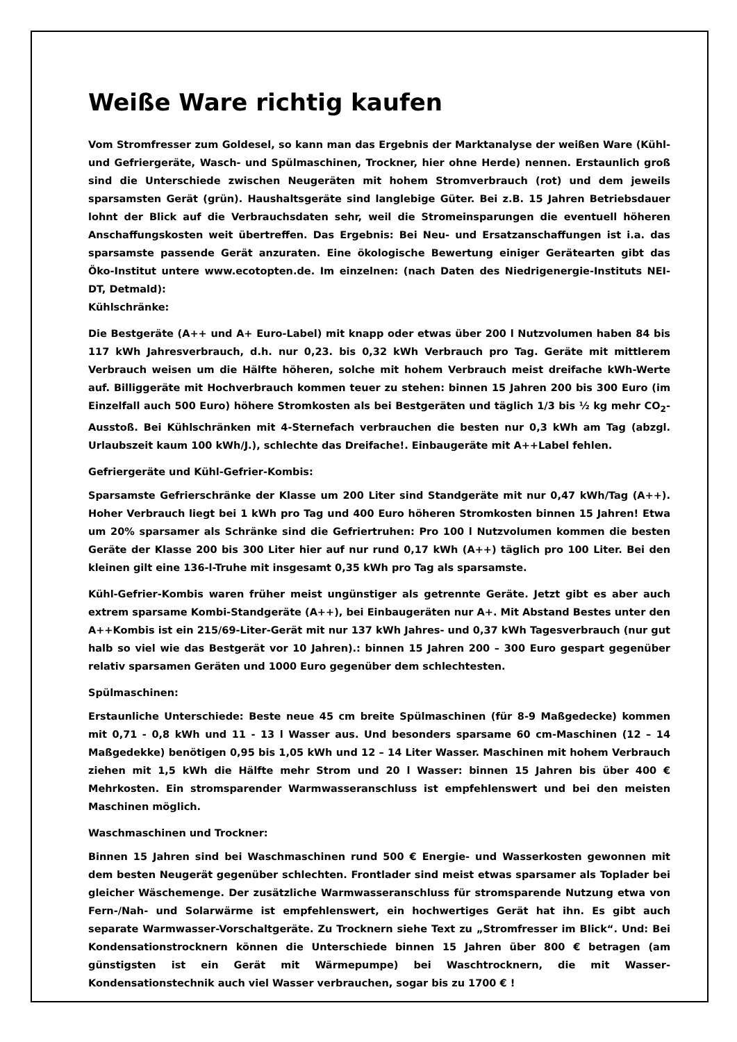Weiße Ware richtig kaufen
Vom Stromfresser zum Goldesel, so kann man das Ergebnis der Marktanalyse der weißen Ware (Kühl- und Gefriergeräte, Wasch- und Spülmaschinen, Trockner, hier ohne Herde) nennen. Erstaunlich groß sind die Unterschiede zwischen Neugeräten mit hohem Stromverbrauch (rot) und dem jeweils sparsamsten Gerät (grün). Haushaltsgeräte sind langlebige Güter. Bei z.B. 15 Jahren Betriebsdauer lohnt der Blick auf die Verbrauchsdaten sehr, weil die Stromeinsparungen die eventuell höheren Anschaffungskosten weit übertreffen. Das Ergebnis: Bei Neu- und Ersatzanschaffungen ist i.a. das sparsamste passende Gerät anzuraten. Eine ökologische Bewertung einiger Gerätearten gibt das Öko-Institut untere www.ecotopten.de. Im einzelnen: (nach Daten des Niedrigenergie-Instituts NEI-DT, Detmald):
Kühlschränke:
Die Bestgeräte (A++ und A+ Euro-Label) mit knapp oder etwas über 200 l Nutzvolumen haben 84 bis 117 kWh Jahresverbrauch, d.h. nur 0,23. bis 0,32 kWh Verbrauch pro Tag. Geräte mit mittlerem Verbrauch weisen um die Hälfte höheren, solche mit hohem Verbrauch meist dreifache kWh-Werte auf. Billiggeräte mit Hochverbrauch kommen teuer zu stehen: binnen 15 Jahren 200 bis 300 Euro (im Einzelfall auch 500 Euro) höhere Stromkosten als bei Bestgeräten und täglich 1/3 bis ½ kg mehr CO<sub>2</sub>-Ausstoß. Bei Kühlschränken mit 4-Sternefach verbrauchen die besten nur 0,3 kWh am Tag (abzgl. Urlaubszeit kaum 100 kWh/J.), schlechte das Dreifache!. Einbaugeräte mit A++Label fehlen.
Gefriergeräte und Kühl-Gefrier-Kombis:
Sparsamste Gefrierschränke der Klasse um 200 Liter sind Standgeräte mit nur 0,47 kWh/Tag (A++). Hoher Verbrauch liegt bei 1 kWh pro Tag und 400 Euro höheren Stromkosten binnen 15 Jahren! Etwa um 20% sparsamer als Schränke sind die Gefriertruhen: Pro 100 l Nutzvolumen kommen die besten Geräte der Klasse 200 bis 300 Liter hier auf nur rund 0,17 kWh (A++) täglich pro 100 Liter. Bei den kleinen gilt eine 136-l-Truhe mit insgesamt 0,35 kWh pro Tag als sparsamste.
Kühl-Gefrier-Kombis waren früher meist ungünstiger als getrennte Geräte. Jetzt gibt es aber auch extrem sparsame Kombi-Standgeräte (A++), bei Einbaugeräten nur A+. Mit Abstand Bestes unter den A++Kombis ist ein 215/69-Liter-Gerät mit nur 137 kWh Jahres- und 0,37 kWh Tagesverbrauch (nur gut halb so viel wie das Bestgerät vor 10 Jahren).: binnen 15 Jahren 200 – 300 Euro gespart gegenüber relativ sparsamen Geräten und 1000 Euro gegenüber dem schlechtesten.
Spülmaschinen:
Erstaunliche Unterschiede: Beste neue 45 cm breite Spülmaschinen (für 8-9 Maßgedecke) kommen mit 0,71 - 0,8 kWh und 11 - 13 l Wasser aus. Und besonders sparsame 60 cm-Maschinen (12 – 14 Maßgedekke) benötigen 0,95 bis 1,05 kWh und 12 – 14 Liter Wasser. Maschinen mit hohem Verbrauch ziehen mit 1,5 kWh die Hälfte mehr Strom und 20 l Wasser: binnen 15 Jahren bis über 400 € Mehrkosten. Ein stromsparender Warmwasseranschluss ist empfehlenswert und bei den meisten Maschinen möglich.
Waschmaschinen und Trockner:
Binnen 15 Jahren sind bei Waschmaschinen rund 500 € Energie- und Wasserkosten gewonnen mit dem besten Neugerät gegenüber schlechten. Frontlader sind meist etwas sparsamer als Toplader bei gleicher Wäschemenge. Der zusätzliche Warmwasseranschluss für stromsparende Nutzung etwa von Fern-/Nah- und Solarwärme ist empfehlenswert, ein hochwertiges Gerät hat ihn. Es gibt auch separate Warmwasser-Vorschaltgeräte. Zu Trocknern siehe Text zu „Stromfresser im Blick“. Und: Bei Kondensationstrocknern können die Unterschiede binnen 15 Jahren über 800 € betragen (am günstigsten ist ein Gerät mit Wärmepumpe) bei Waschtrocknern, die mit Wasser-Kondensationstechnik auch viel Wasser verbrauchen, sogar bis zu 1700 € !